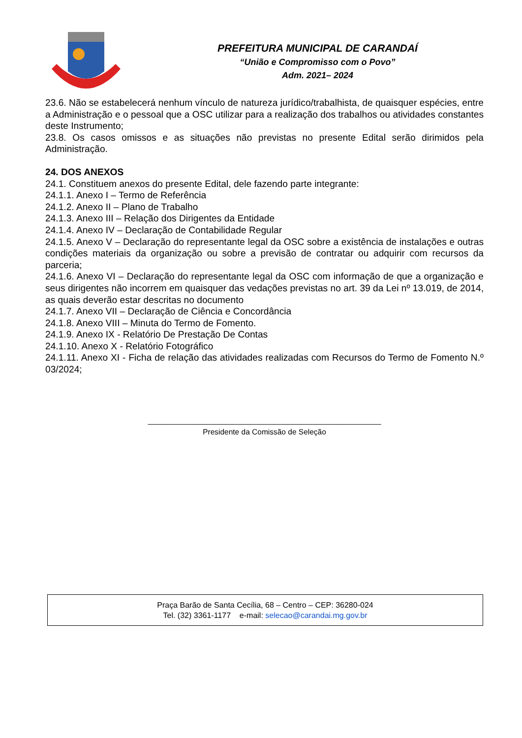PREFEITURA MUNICIPAL DE CARANDAÍ
“União e Compromisso com o Povo”
Adm. 2021– 2024
23.6. Não se estabelecerá nenhum vínculo de natureza jurídico/trabalhista, de quaisquer espécies, entre a Administração e o pessoal que a OSC utilizar para a realização dos trabalhos ou atividades constantes deste Instrumento;
23.8. Os casos omissos e as situações não previstas no presente Edital serão dirimidos pela Administração.
24. DOS ANEXOS
24.1. Constituem anexos do presente Edital, dele fazendo parte integrante:
24.1.1. Anexo I – Termo de Referência
24.1.2. Anexo II – Plano de Trabalho
24.1.3. Anexo III – Relação dos Dirigentes da Entidade
24.1.4. Anexo IV – Declaração de Contabilidade Regular
24.1.5. Anexo V – Declaração do representante legal da OSC sobre a existência de instalações e outras condições materiais da organização ou sobre a previsão de contratar ou adquirir com recursos da parceria;
24.1.6. Anexo VI – Declaração do representante legal da OSC com informação de que a organização e seus dirigentes não incorrem em quaisquer das vedações previstas no art. 39 da Lei nº 13.019, de 2014, as quais deverão estar descritas no documento
24.1.7. Anexo VII – Declaração de Ciência e Concordância
24.1.8. Anexo VIII – Minuta do Termo de Fomento.
24.1.9. Anexo IX - Relatório De Prestação De Contas
24.1.10. Anexo X - Relatório Fotográfico
24.1.11. Anexo XI - Ficha de relação das atividades realizadas com Recursos do Termo de Fomento N.º 03/2024;
_______________________________________________________
Presidente da Comissão de Seleção
Praça Barão de Santa Cecília, 68 – Centro – CEP: 36280-024
Tel. (32) 3361-1177 e-mail: selecao@carandai.mg.gov.br